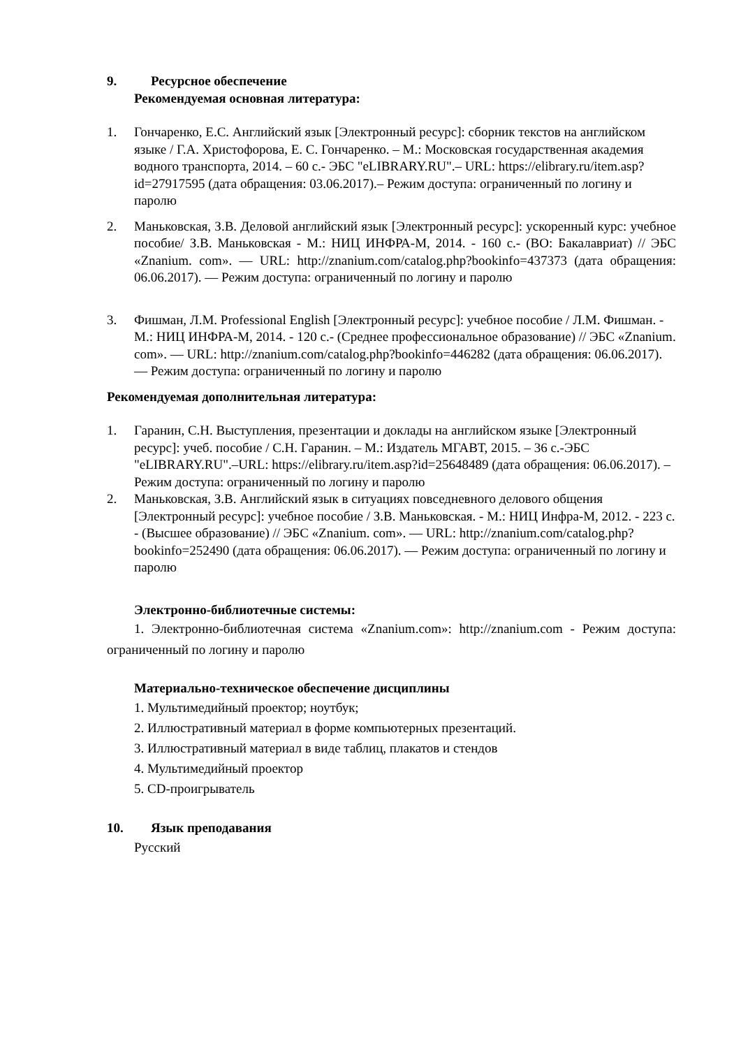9. Ресурсное обеспечение
Рекомендуемая основная литература:
1. Гончаренко, Е.С. Английский язык [Электронный ресурс]: сборник текстов на английском языке / Г.А. Христофорова, Е. С. Гончаренко. – М.: Московская государственная академия водного транспорта, 2014. – 60 с.- ЭБС "eLIBRARY.RU".– URL: https://elibrary.ru/item.asp?id=27917595 (дата обращения: 03.06.2017).– Режим доступа: ограниченный по логину и паролю
2. Маньковская, З.В. Деловой английский язык [Электронный ресурс]: ускоренный курс: учебное пособие/ З.В. Маньковская - М.: НИЦ ИНФРА-М, 2014. - 160 с.- (ВО: Бакалавриат) // ЭБС «Znanium. com». — URL: http://znanium.com/catalog.php?bookinfo=437373 (дата обращения: 06.06.2017). — Режим доступа: ограниченный по логину и паролю
3. Фишман, Л.М. Professional English [Электронный ресурс]: учебное пособие / Л.М. Фишман. - М.: НИЦ ИНФРА-М, 2014. - 120 с.- (Среднее профессиональное образование) // ЭБС «Znanium. com». — URL: http://znanium.com/catalog.php?bookinfo=446282 (дата обращения: 06.06.2017). — Режим доступа: ограниченный по логину и паролю
Рекомендуемая дополнительная литература:
1. Гаранин, С.Н. Выступления, презентации и доклады на английском языке [Электронный ресурс]: учеб. пособие / С.Н. Гаранин. – М.: Издатель МГАВТ, 2015. – 36 с.-ЭБС "eLIBRARY.RU".–URL: https://elibrary.ru/item.asp?id=25648489 (дата обращения: 06.06.2017). – Режим доступа: ограниченный по логину и паролю
2. Маньковская, З.В. Английский язык в ситуациях повседневного делового общения [Электронный ресурс]: учебное пособие / З.В. Маньковская. - М.: НИЦ Инфра-М, 2012. - 223 с. - (Высшее образование) // ЭБС «Znanium. com». — URL: http://znanium.com/catalog.php?bookinfo=252490 (дата обращения: 06.06.2017). — Режим доступа: ограниченный по логину и паролю
Электронно-библиотечные системы:
1. Электронно-библиотечная система «Znanium.com»: http://znanium.com - Режим доступа: ограниченный по логину и паролю
Материально-техническое обеспечение дисциплины
1. Мультимедийный проектор; ноутбук;
2. Иллюстративный материал в форме компьютерных презентаций.
3. Иллюстративный материал в виде таблиц, плакатов и стендов
4. Мультимедийный проектор
5. CD-проигрыватель
10. Язык преподавания
Русский